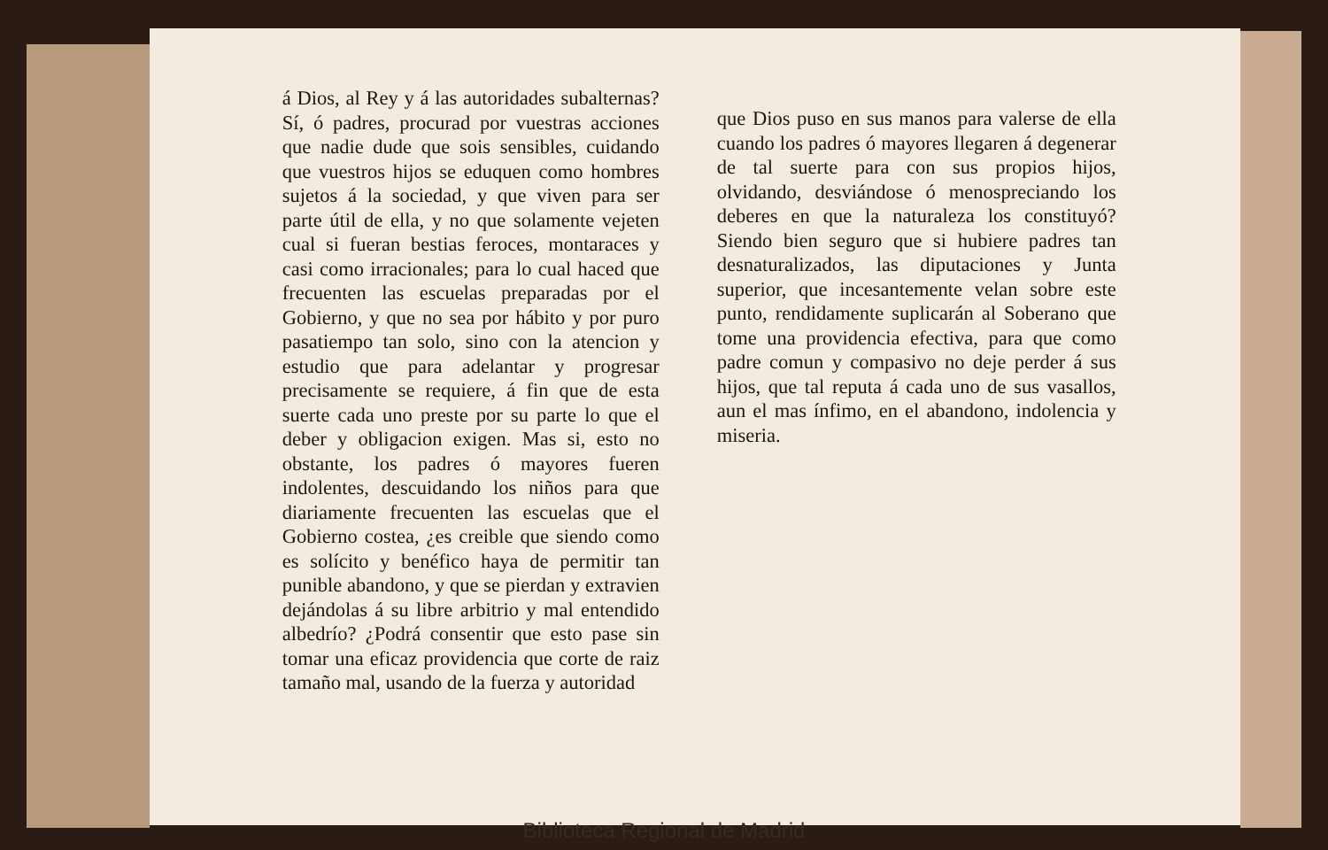á Dios, al Rey y á las autoridades subalternas? Sí, ó padres, procurad por vuestras acciones que nadie dude que sois sensibles, cuidando que vuestros hijos se eduquen como hombres sujetos á la sociedad, y que viven para ser parte útil de ella, y no que solamente vejeten cual si fueran bestias feroces, montaraces y casi como irracionales; para lo cual haced que frecuenten las escuelas preparadas por el Gobierno, y que no sea por hábito y por puro pasatiempo tan solo, sino con la atencion y estudio que para adelantar y progresar precisamente se requiere, á fin que de esta suerte cada uno preste por su parte lo que el deber y obligacion exigen. Mas si, esto no obstante, los padres ó mayores fueren indolentes, descuidando los niños para que diariamente frecuenten las escuelas que el Gobierno costea, ¿es creible que siendo como es solícito y benéfico haya de permitir tan punible abandono, y que se pierdan y extravien dejándolas á su libre arbitrio y mal entendido albedrío? ¿Podrá consentir que esto pase sin tomar una eficaz providencia que corte de raiz tamaño mal, usando de la fuerza y autoridad
que Dios puso en sus manos para valerse de ella cuando los padres ó mayores llegaren á degenerar de tal suerte para con sus propios hijos, olvidando, desviándose ó menospreciando los deberes en que la naturaleza los constituyó? Siendo bien seguro que si hubiere padres tan desnaturalizados, las diputaciones y Junta superior, que incesantemente velan sobre este punto, rendidamente suplicarán al Soberano que tome una providencia efectiva, para que como padre comun y compasivo no deje perder á sus hijos, que tal reputa á cada uno de sus vasallos, aun el mas ínfimo, en el abandono, indolencia y miseria.
Biblioteca Regional de Madrid